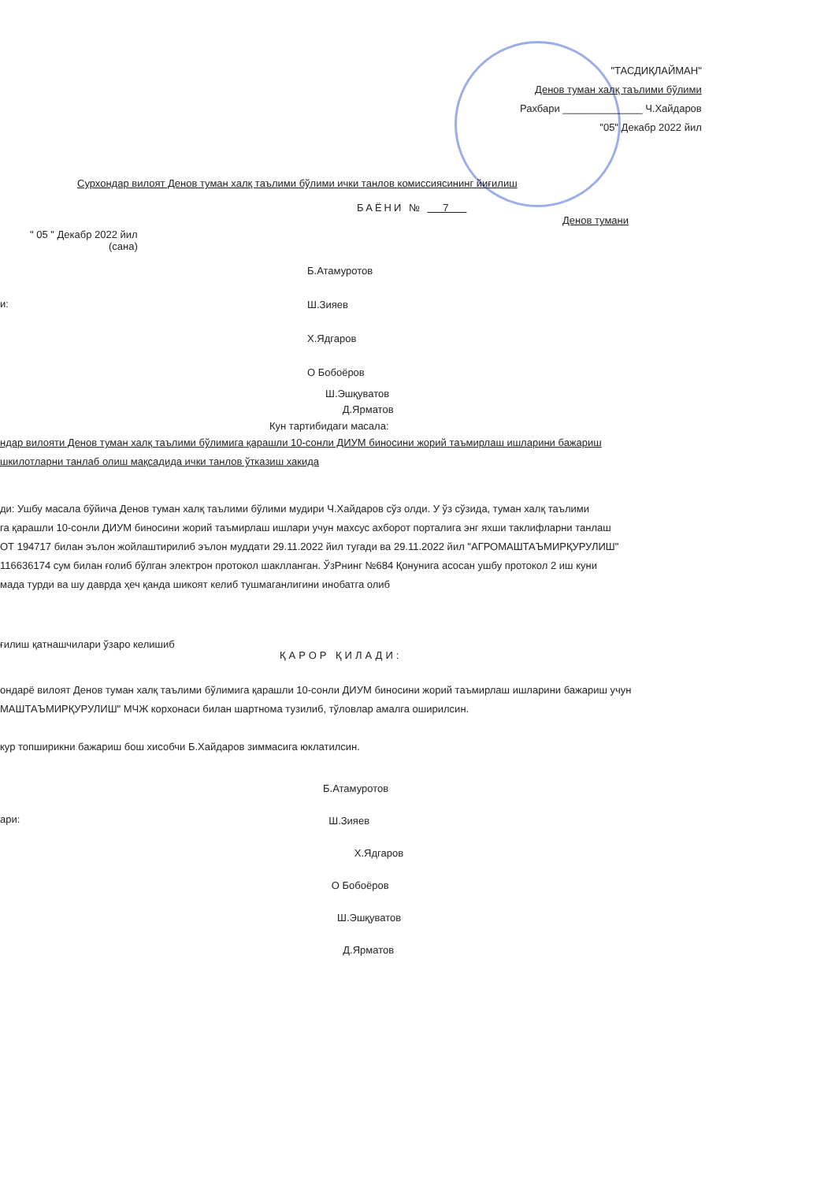"ТАСДИҚЛАЙМАН"
Денов туман халқ таълими бўлими
Рахбари ______________ Ч.Хайдаров
"05" Декабр 2022 йил
Сурхондар вилоят Денов туман халқ таълими бўлими ички танлов комиссиясининг йиғилиш
БАЁНИ № 7
Денов тумани
" 05 " Декабр 2022 йил
(сана)
и:
Б.Атамуротов
Ш.Зияев
Х.Ядгаров
О Бобоёров
Ш.Эшқуватов
Д.Ярматов
Кун тартибидаги масала:
ндар вилояти Денов туман халқ таълими бўлимига қарашли 10-сонли ДИУМ биносини жорий таъмирлаш ишларини бажариш
шкилотларни танлаб олиш мақсадида ички танлов ўтказиш хакида
ди: Ушбу масала бўйича Денов туман халқ таълими бўлими мудири Ч.Хайдаров сўз олди. У ўз сўзида, туман халқ таълими
га қарашли 10-сонли ДИУМ биносини жорий таъмирлаш ишлари учун махсус ахборот порталига энг яхши таклифларни танлаш
ОТ 194717 билан эълон жойлаштирилиб эълон муддати 29.11.2022 йил тугади ва 29.11.2022 йил "АГРОМАШТАЪМИРҚУРУЛИШ"
116636174 сум билан ғолиб бўлган электрон протокол шаклланган. ЎзРнинг №684 Қонунига асосан ушбу протокол 2 иш куни
мада турди ва шу даврда ҳеч қанда шикоят келиб тушмаганлигини инобатга олиб
ғилиш қатнашчилари ўзаро келишиб
ҚАРОР ҚИЛАДИ:
ондарё вилоят Денов туман халқ таълими бўлимига қарашли 10-сонли ДИУМ биносини жорий таъмирлаш ишларини бажариш учун
МАШТАЪМИРҚУРУЛИШ" МЧЖ корхонаси билан шартнома тузилиб, тўловлар амалга оширилсин.
кур топширикни бажариш бош хисобчи Б.Хайдаров зиммасига юклатилсин.
ари:
Б.Атамуротов
Ш.Зияев
Х.Ядгаров
О Бобоёров
Ш.Эшқуватов
Д.Ярматов